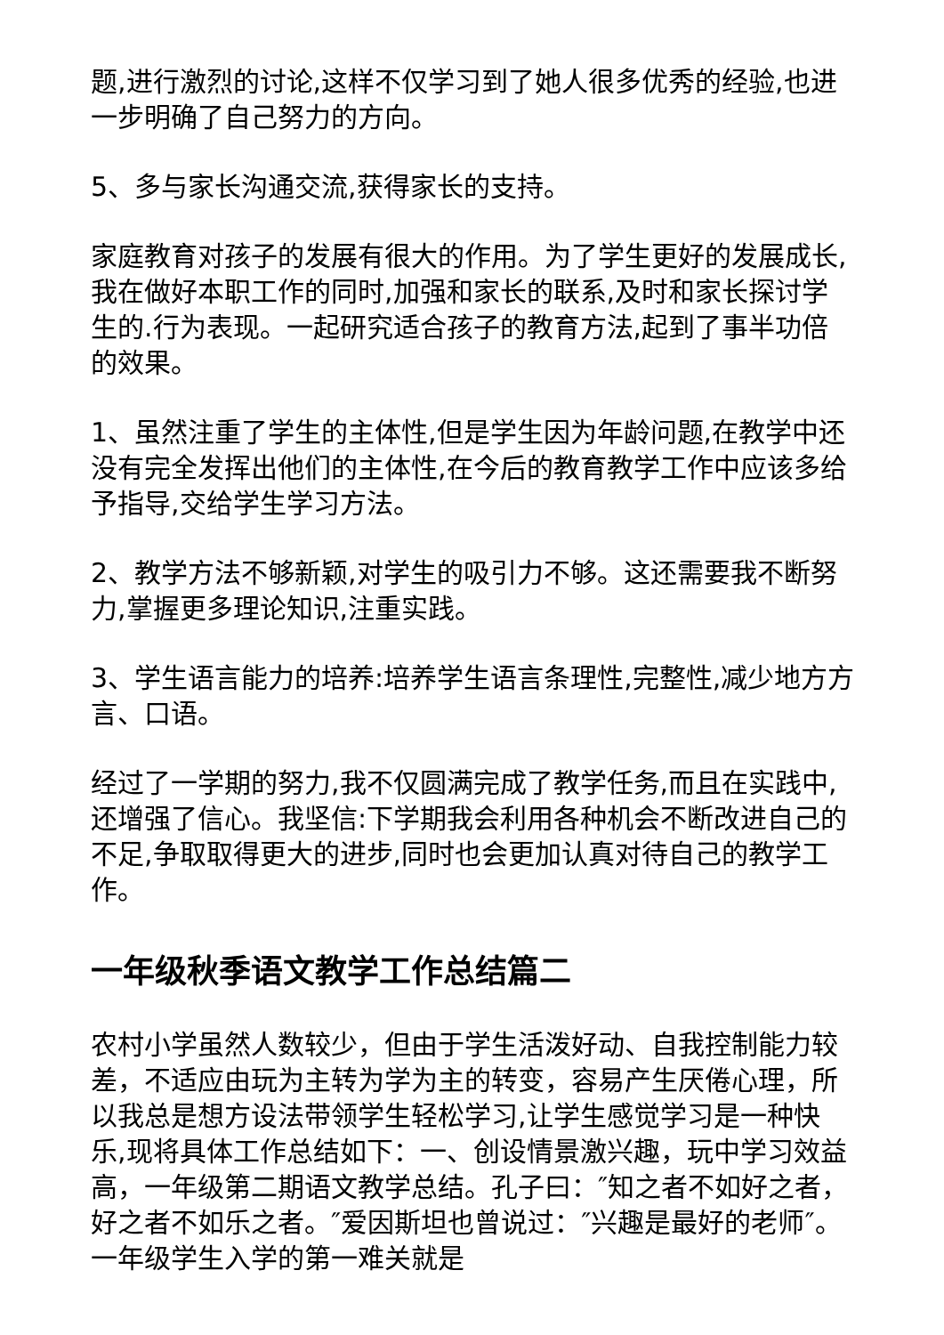题,进行激烈的讨论,这样不仅学习到了她人很多优秀的经验,也进一步明确了自己努力的方向。
5、多与家长沟通交流,获得家长的支持。
家庭教育对孩子的发展有很大的作用。为了学生更好的发展成长,我在做好本职工作的同时,加强和家长的联系,及时和家长探讨学生的.行为表现。一起研究适合孩子的教育方法,起到了事半功倍的效果。
1、虽然注重了学生的主体性,但是学生因为年龄问题,在教学中还没有完全发挥出他们的主体性,在今后的教育教学工作中应该多给予指导,交给学生学习方法。
2、教学方法不够新颖,对学生的吸引力不够。这还需要我不断努力,掌握更多理论知识,注重实践。
3、学生语言能力的培养:培养学生语言条理性,完整性,减少地方方言、口语。
经过了一学期的努力,我不仅圆满完成了教学任务,而且在实践中,还增强了信心。我坚信:下学期我会利用各种机会不断改进自己的不足,争取取得更大的进步,同时也会更加认真对待自己的教学工作。
一年级秋季语文教学工作总结篇二
农村小学虽然人数较少，但由于学生活泼好动、自我控制能力较差，不适应由玩为主转为学为主的转变，容易产生厌倦心理，所以我总是想方设法带领学生轻松学习,让学生感觉学习是一种快乐,现将具体工作总结如下：一、创设情景激兴趣，玩中学习效益高，一年级第二期语文教学总结。孔子曰：″知之者不如好之者，好之者不如乐之者。″爱因斯坦也曾说过：″兴趣是最好的老师″。一年级学生入学的第一难关就是